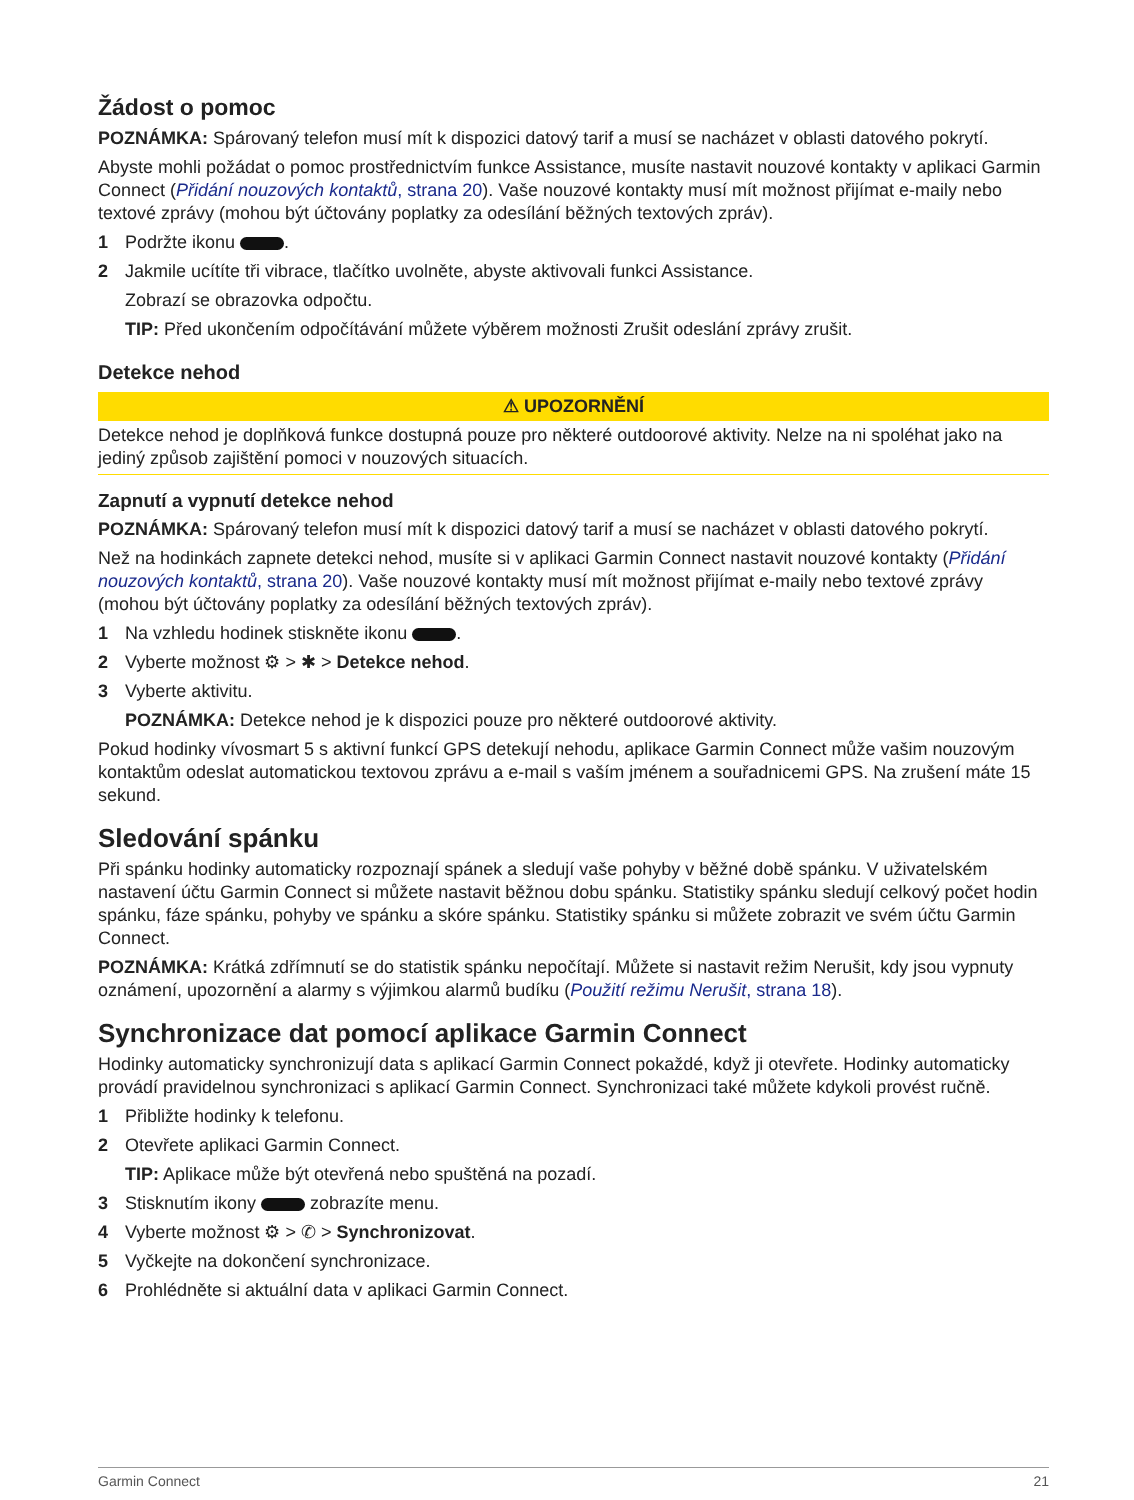Žádost o pomoc
POZNÁMKA: Spárovaný telefon musí mít k dispozici datový tarif a musí se nacházet v oblasti datového pokrytí.
Abyste mohli požádat o pomoc prostřednictvím funkce Assistance, musíte nastavit nouzové kontakty v aplikaci Garmin Connect (Přidání nouzových kontaktů, strana 20). Vaše nouzové kontakty musí mít možnost přijímat e-maily nebo textové zprávy (mohou být účtovány poplatky za odesílání běžných textových zpráv).
1 Podržte ikonu .
2 Jakmile ucítíte tři vibrace, tlačítko uvolněte, abyste aktivovali funkci Assistance.
Zobrazí se obrazovka odpočtu.
TIP: Před ukončením odpočítávání můžete výběrem možnosti Zrušit odeslání zprávy zrušit.
Detekce nehod
⚠ UPOZORNĚNÍ
Detekce nehod je doplňková funkce dostupná pouze pro některé outdoorové aktivity. Nelze na ni spoléhat jako na jediný způsob zajištění pomoci v nouzových situacích.
Zapnutí a vypnutí detekce nehod
POZNÁMKA: Spárovaný telefon musí mít k dispozici datový tarif a musí se nacházet v oblasti datového pokrytí.
Než na hodinkách zapnete detekci nehod, musíte si v aplikaci Garmin Connect nastavit nouzové kontakty (Přidání nouzových kontaktů, strana 20). Vaše nouzové kontakty musí mít možnost přijímat e-maily nebo textové zprávy (mohou být účtovány poplatky za odesílání běžných textových zpráv).
1 Na vzhledu hodinek stiskněte ikonu .
2 Vyberte možnost ⚙ > ✱ > Detekce nehod.
3 Vyberte aktivitu.
POZNÁMKA: Detekce nehod je k dispozici pouze pro některé outdoorové aktivity.
Pokud hodinky vívosmart 5 s aktivní funkcí GPS detekují nehodu, aplikace Garmin Connect může vašim nouzovým kontaktům odeslat automatickou textovou zprávu a e-mail s vaším jménem a souřadnicemi GPS. Na zrušení máte 15 sekund.
Sledování spánku
Při spánku hodinky automaticky rozpoznají spánek a sledují vaše pohyby v běžné době spánku. V uživatelském nastavení účtu Garmin Connect si můžete nastavit běžnou dobu spánku. Statistiky spánku sledují celkový počet hodin spánku, fáze spánku, pohyby ve spánku a skóre spánku. Statistiky spánku si můžete zobrazit ve svém účtu Garmin Connect.
POZNÁMKA: Krátká zdřímnutí se do statistik spánku nepočítají. Můžete si nastavit režim Nerušit, kdy jsou vypnuty oznámení, upozornění a alarmy s výjimkou alarmů budíku (Použití režimu Nerušit, strana 18).
Synchronizace dat pomocí aplikace Garmin Connect
Hodinky automaticky synchronizují data s aplikací Garmin Connect pokaždé, když ji otevřete. Hodinky automaticky provádí pravidelnou synchronizaci s aplikací Garmin Connect. Synchronizaci také můžete kdykoli provést ručně.
1 Přibližte hodinky k telefonu.
2 Otevřete aplikaci Garmin Connect.
TIP: Aplikace může být otevřená nebo spuštěná na pozadí.
3 Stisknutím ikony zobrazíte menu.
4 Vyberte možnost ⚙ > ✆ > Synchronizovat.
5 Vyčkejte na dokončení synchronizace.
6 Prohlédněte si aktuální data v aplikaci Garmin Connect.
Garmin Connect 21